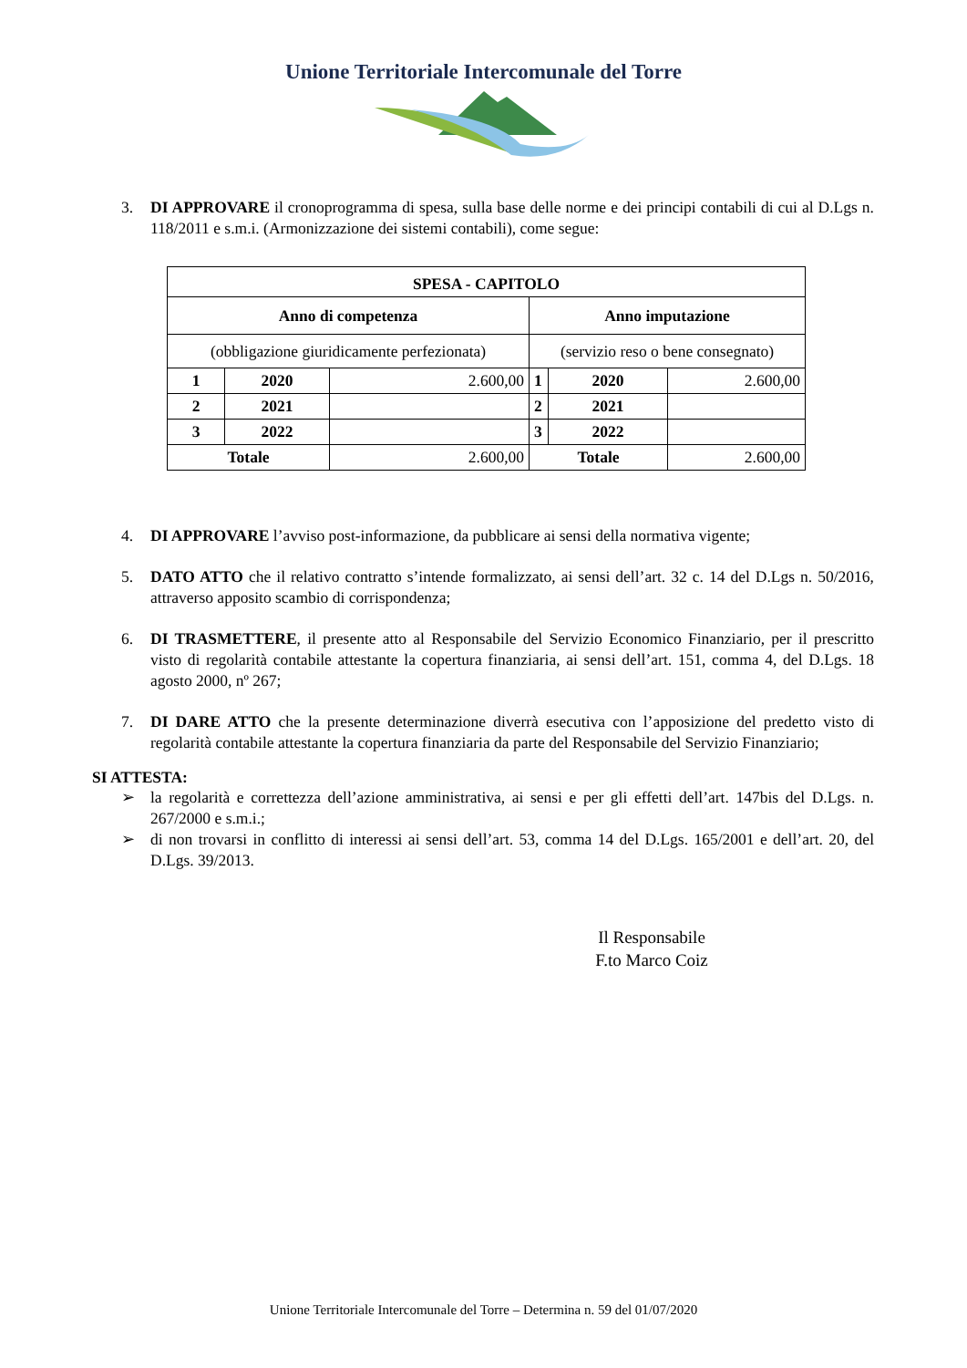Unione Territoriale Intercomunale del Torre
3. DI APPROVARE il cronoprogramma di spesa, sulla base delle norme e dei principi contabili di cui al D.Lgs n. 118/2011 e s.m.i. (Armonizzazione dei sistemi contabili), come segue:
| SPESA - CAPITOLO | | | | | |
| Anno di competenza | | | Anno imputazione | | |
| (obbligazione giuridicamente perfezionata) | | | (servizio reso o bene consegnato) | | |
| 1 | 2020 | 2.600,00 | 1 | 2020 | 2.600,00 |
| 2 | 2021 | | 2 | 2021 | |
| 3 | 2022 | | 3 | 2022 | |
| Totale | | 2.600,00 | Totale | | 2.600,00 |
4. DI APPROVARE l’avviso post-informazione, da pubblicare ai sensi della normativa vigente;
5. DATO ATTO che il relativo contratto s’intende formalizzato, ai sensi dell’art. 32 c. 14 del D.Lgs n. 50/2016, attraverso apposito scambio di corrispondenza;
6. DI TRASMETTERE, il presente atto al Responsabile del Servizio Economico Finanziario, per il prescritto visto di regolarità contabile attestante la copertura finanziaria, ai sensi dell’art. 151, comma 4, del D.Lgs. 18 agosto 2000, nº 267;
7. DI DARE ATTO che la presente determinazione diverrà esecutiva con l’apposizione del predetto visto di regolarità contabile attestante la copertura finanziaria da parte del Responsabile del Servizio Finanziario;
SI ATTESTA:
➢ la regolarità e correttezza dell’azione amministrativa, ai sensi e per gli effetti dell’art. 147bis del D.Lgs. n. 267/2000 e s.m.i.;
➢ di non trovarsi in conflitto di interessi ai sensi dell’art. 53, comma 14 del D.Lgs. 165/2001 e dell’art. 20, del D.Lgs. 39/2013.
Il Responsabile
F.to Marco Coiz
Unione Territoriale Intercomunale del Torre – Determina n. 59 del 01/07/2020